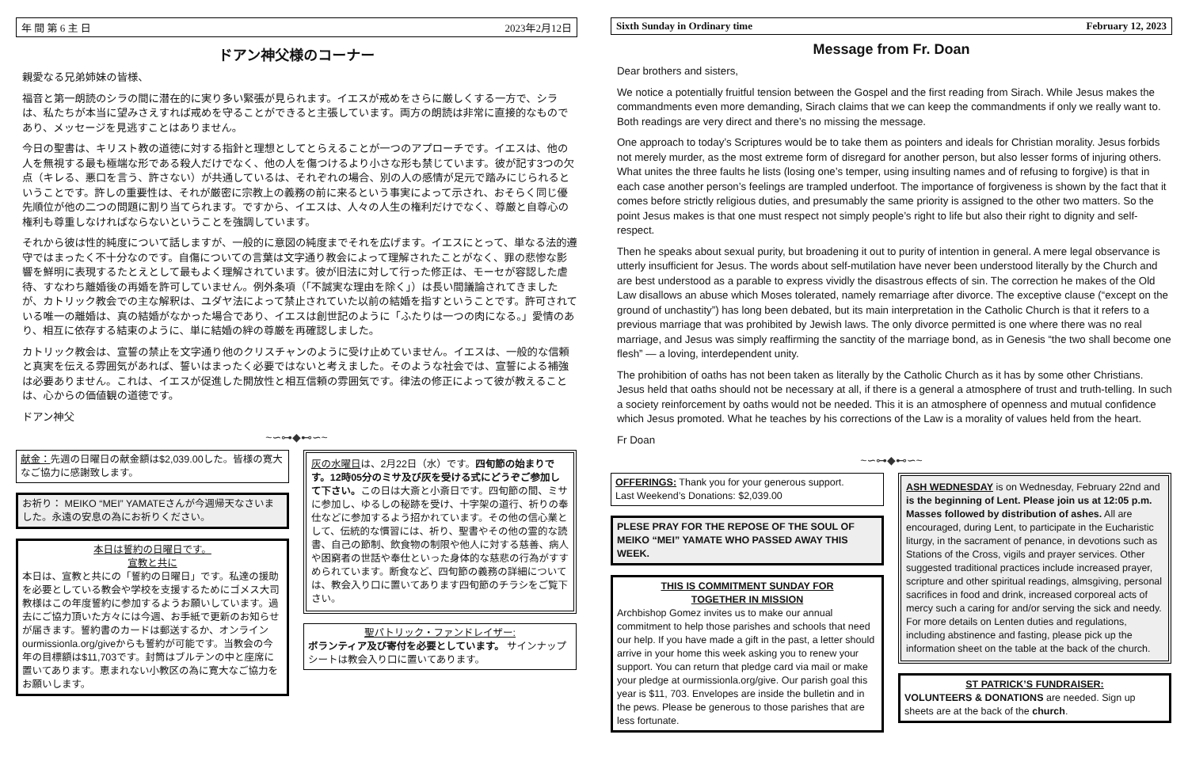年 間 第 6 主 日 2023年2月12日
ドアン神父様のコーナー
親愛なる兄弟姉妹の皆様、
福音と第一朗読のシラの間に潜在的に実り多い緊張が見られます。イエスが戒めをさらに厳しくする一方で、シラは、私たちが本当に望みさえすれば戒めを守ることができると主張しています。両方の朗読は非常に直接的なものであり、メッセージを見逃すことはありません。
今日の聖書は、キリスト教の道徳に対する指針と理想としてとらえることが一つのアプローチです。イエスは、他の人を無視する最も極端な形である殺人だけでなく、他の人を傷つけるより小さな形も禁じています。彼が記す3つの欠点（キレる、悪口を言う、許さない）が共通しているは、それぞれの場合、別の人の感情が足元で踏みにじられるということです。許しの重要性は、それが厳密に宗教上の義務の前に来るという事実によって示され、おそらく同じ優先順位が他の二つの問題に割り当てられます。ですから、イエスは、人々の人生の権利だけでなく、尊厳と自尊心の権利も尊重しなければならないということを強調しています。
それから彼は性的純度について話しますが、一般的に意図の純度までそれを広げます。イエスにとって、単なる法的遵守ではまったく不十分なのです。自傷についての言葉は文字通り教会によって理解されたことがなく、罪の悲惨な影響を鮮明に表現するたとえとして最もよく理解されています。彼が旧法に対して行った修正は、モーセが容認した虐待、すなわち離婚後の再婚を許可していません。例外条項（「不誠実な理由を除く」）は長い間議論されてきましたが、カトリック教会での主な解釈は、ユダヤ法によって禁止されていた以前の結婚を指すということです。許可されている唯一の離婚は、真の結婚がなかった場合であり、イエスは創世記のように「ふたりは一つの肉になる。」愛情のあり、相互に依存する結束のように、単に結婚の絆の尊厳を再確認しました。
カトリック教会は、宣誓の禁止を文字通り他のクリスチャンのように受け止めていません。イエスは、一般的な信頼と真実を伝える雰囲気があれば、誓いはまったく必要ではないと考えました。そのような社会では、宣誓による補強は必要ありません。これは、イエスが促進した開放性と相互信頼の雰囲気です。律法の修正によって彼が教えることは、心からの価値観の道徳です。
ドアン神父
~∽⊶◆⊷∽~
献金：先週の日曜日の献金額は$2,039.00した。皆様の寛大なご協力に感謝致します。
お祈り： MEIKO “MEI” YAMATEさんが今週帰天なさいました。永遠の安息の為にお祈りください。
本日は誓約の日曜日です。
宣教と共に
本日は、宣教と共にの「誓約の日曜日」です。私達の援助を必要としている教会や学校を支援するためにゴメス大司教様はこの年度誓約に参加するようお願いしています。過去にご協力頂いた方々には今週、お手紙で更新のお知らせが届きます。誓約書のカードは郵送するか、オンラインourmissionla.org/giveからも誓約が可能です。当教会の今年の目標額は$11,703です。封筒はブルテンの中と座席に置いてあります。恵まれない小教区の為に寛大なご協力をお願いします。
灰の水曜日は、2月22日（水）です。四旬節の始まりです。12時05分のミサ及び灰を受ける式にどうぞご参加して下さい。この日は大斎と小斎日です。四旬節の間、ミサに参加し、ゆるしの秘跡を受け、十字架の道行、祈りの奉仕などに参加するよう招かれています。その他の信心業として、伝統的な慣習には、祈り、聖書やその他の霊的な読書、自己の節制、飲食物の制限や他人に対する慈善、病人や困窮者の世話や奉仕といった身体的な慈悲の行為がすすめられています。断食など、四旬節の義務の詳細については、教会入り口に置いてあります四旬節のチラシをご覧下さい。
聖パトリック・ファンドレイザー:
ボランティア及び寄付を必要としています。 サインナップシートは教会入り口に置いてあります。
Sixth Sunday in Ordinary time February 12, 2023
Message from Fr. Doan
Dear brothers and sisters,
We notice a potentially fruitful tension between the Gospel and the first reading from Sirach. While Jesus makes the commandments even more demanding, Sirach claims that we can keep the commandments if only we really want to. Both readings are very direct and there’s no missing the message.
One approach to today’s Scriptures would be to take them as pointers and ideals for Christian morality. Jesus forbids not merely murder, as the most extreme form of disregard for another person, but also lesser forms of injuring others. What unites the three faults he lists (losing one’s temper, using insulting names and of refusing to forgive) is that in each case another person’s feelings are trampled underfoot. The importance of forgiveness is shown by the fact that it comes before strictly religious duties, and presumably the same priority is assigned to the other two matters. So the point Jesus makes is that one must respect not simply people’s right to life but also their right to dignity and self-respect.
Then he speaks about sexual purity, but broadening it out to purity of intention in general. A mere legal observance is utterly insufficient for Jesus. The words about self-mutilation have never been understood literally by the Church and are best understood as a parable to express vividly the disastrous effects of sin. The correction he makes of the Old Law disallows an abuse which Moses tolerated, namely remarriage after divorce. The exceptive clause (“except on the ground of unchastity”) has long been debated, but its main interpretation in the Catholic Church is that it refers to a previous marriage that was prohibited by Jewish laws. The only divorce permitted is one where there was no real marriage, and Jesus was simply reaffirming the sanctity of the marriage bond, as in Genesis “the two shall become one flesh” — a loving, interdependent unity.
The prohibition of oaths has not been taken as literally by the Catholic Church as it has by some other Christians. Jesus held that oaths should not be necessary at all, if there is a general a atmosphere of trust and truth-telling. In such a society reinforcement by oaths would not be needed. This it is an atmosphere of openness and mutual confidence which Jesus promoted. What he teaches by his corrections of the Law is a morality of values held from the heart.
Fr Doan
~∽⊶◆⊷∽~
OFFERINGS: Thank you for your generous support.
Last Weekend’s Donations: $2,039.00
PLESE PRAY FOR THE REPOSE OF THE SOUL OF MEIKO “MEI” YAMATE WHO PASSED AWAY THIS WEEK.
THIS IS COMMITMENT SUNDAY FOR
TOGETHER IN MISSION
Archbishop Gomez invites us to make our annual commitment to help those parishes and schools that need our help. If you have made a gift in the past, a letter should arrive in your home this week asking you to renew your support. You can return that pledge card via mail or make your pledge at ourmissionla.org/give. Our parish goal this year is $11, 703. Envelopes are inside the bulletin and in the pews. Please be generous to those parishes that are less fortunate.
ASH WEDNESDAY is on Wednesday, February 22nd and is the beginning of Lent. Please join us at 12:05 p.m. Masses followed by distribution of ashes. All are encouraged, during Lent, to participate in the Eucharistic liturgy, in the sacrament of penance, in devotions such as Stations of the Cross, vigils and prayer services. Other suggested traditional practices include increased prayer, scripture and other spiritual readings, almsgiving, personal sacrifices in food and drink, increased corporeal acts of mercy such a caring for and/or serving the sick and needy. For more details on Lenten duties and regulations, including abstinence and fasting, please pick up the information sheet on the table at the back of the church.
ST PATRICK’S FUNDRAISER:
VOLUNTEERS & DONATIONS are needed. Sign up sheets are at the back of the church.